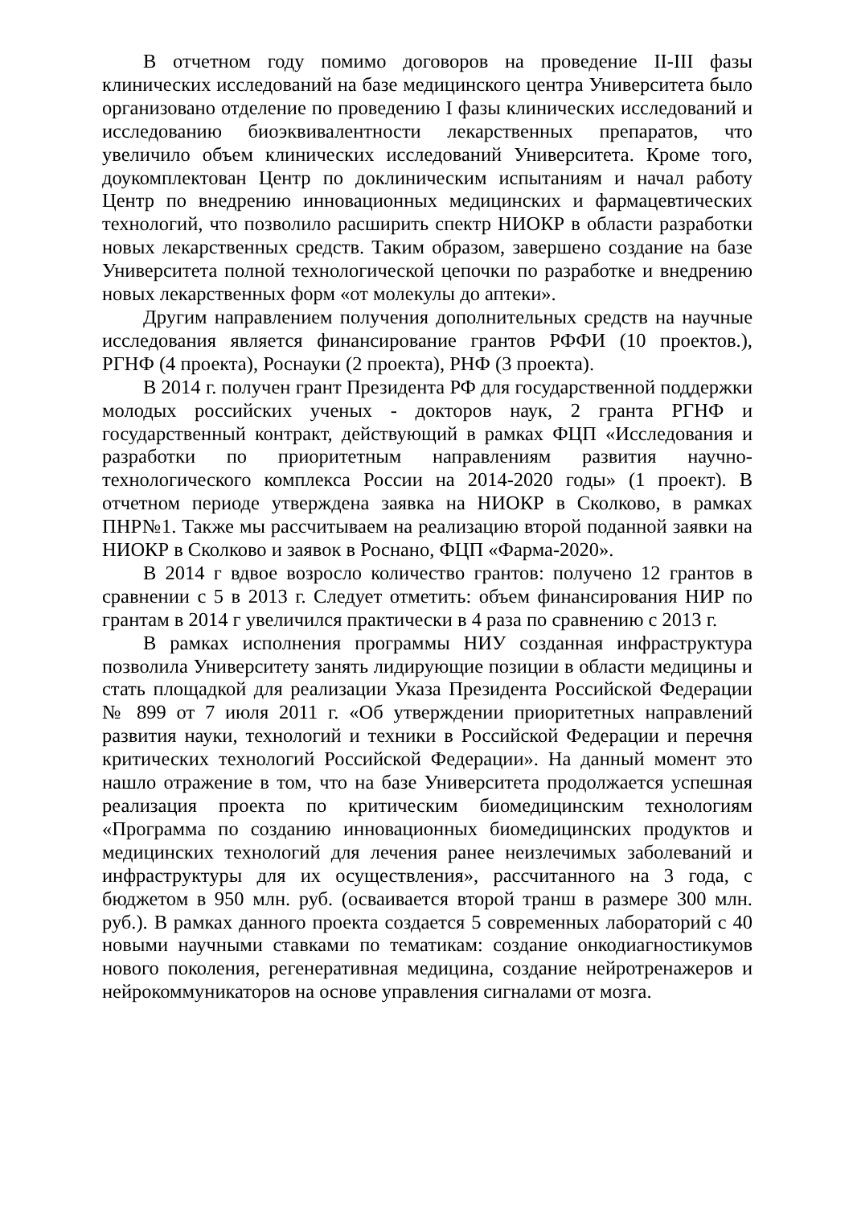В отчетном году помимо договоров на проведение II-III фазы клинических исследований на базе медицинского центра Университета было организовано отделение по проведению I фазы клинических исследований и исследованию биоэквивалентности лекарственных препаратов, что увеличило объем клинических исследований Университета. Кроме того, доукомплектован Центр по доклиническим испытаниям и начал работу Центр по внедрению инновационных медицинских и фармацевтических технологий, что позволило расширить спектр НИОКР в области разработки новых лекарственных средств. Таким образом, завершено создание на базе Университета полной технологической цепочки по разработке и внедрению новых лекарственных форм «от молекулы до аптеки».
Другим направлением получения дополнительных средств на научные исследования является финансирование грантов РФФИ (10 проектов.), РГНФ (4 проекта), Роснауки (2 проекта), РНФ (3 проекта).
В 2014 г. получен грант Президента РФ для государственной поддержки молодых российских ученых - докторов наук, 2 гранта РГНФ и государственный контракт, действующий в рамках ФЦП «Исследования и разработки по приоритетным направлениям развития научно-технологического комплекса России на 2014-2020 годы» (1 проект). В отчетном периоде утверждена заявка на НИОКР в Сколково, в рамках ПНР№1. Также мы рассчитываем на реализацию второй поданной заявки на НИОКР в Сколково и заявок в Роснано, ФЦП «Фарма-2020».
В 2014 г вдвое возросло количество грантов: получено 12 грантов в сравнении с 5 в 2013 г. Следует отметить: объем финансирования НИР по грантам в 2014 г увеличился практически в 4 раза по сравнению с 2013 г.
В рамках исполнения программы НИУ созданная инфраструктура позволила Университету занять лидирующие позиции в области медицины и стать площадкой для реализации Указа Президента Российской Федерации № 899 от 7 июля 2011 г. «Об утверждении приоритетных направлений развития науки, технологий и техники в Российской Федерации и перечня критических технологий Российской Федерации». На данный момент это нашло отражение в том, что на базе Университета продолжается успешная реализация проекта по критическим биомедицинским технологиям «Программа по созданию инновационных биомедицинских продуктов и медицинских технологий для лечения ранее неизлечимых заболеваний и инфраструктуры для их осуществления», рассчитанного на 3 года, с бюджетом в 950 млн. руб. (осваивается второй транш в размере 300 млн. руб.). В рамках данного проекта создается 5 современных лабораторий с 40 новыми научными ставками по тематикам: создание онкодиагностикумов нового поколения, регенеративная медицина, создание нейротренажеров и нейрокоммуникаторов на основе управления сигналами от мозга.